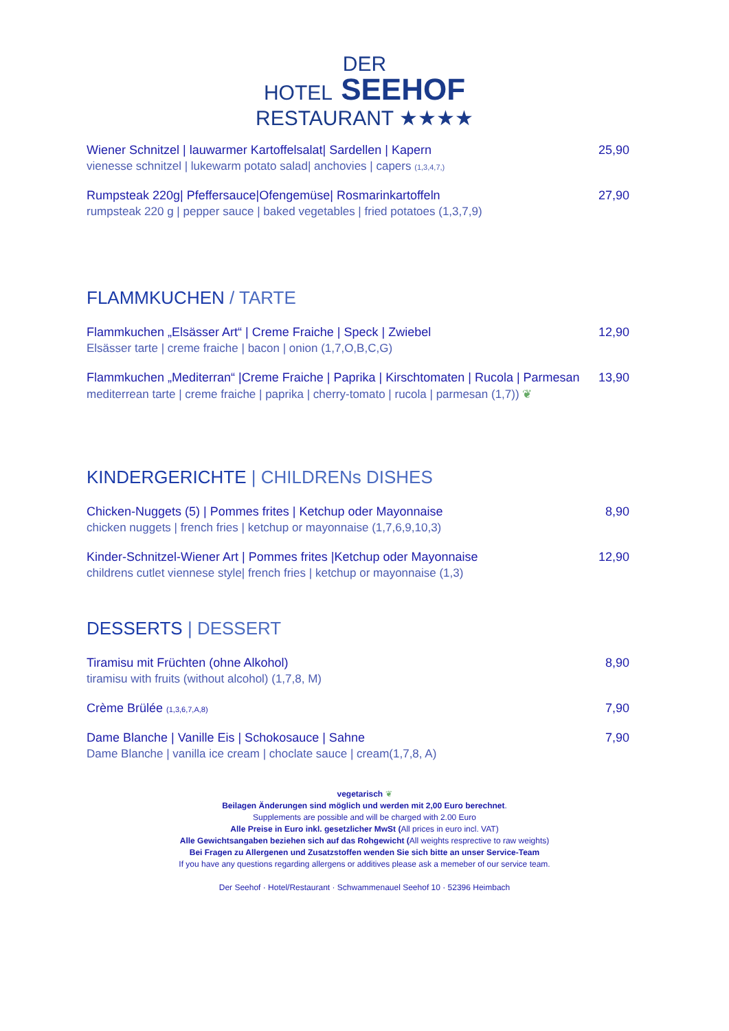DER
HOTEL SEEHOF
RESTAURANT ★★★★
Wiener Schnitzel | lauwarmer Kartoffelsalat| Sardellen | Kapern
vienesse schnitzel | lukewarm potato salad| anchovies | capers (1,3,4,7,)
25,90
Rumpsteak 220g| Pfeffersauce|Ofengemüse| Rosmarinkartoffeln
rumpsteak 220 g | pepper sauce | baked vegetables | fried potatoes (1,3,7,9)
27,90
FLAMMKUCHEN / TARTE
Flammkuchen „Elsässer Art“ | Creme Fraiche | Speck | Zwiebel
Elsässer tarte | creme fraiche | bacon | onion (1,7,O,B,C,G)
12,90
Flammkuchen „Mediterran“ |Creme Fraiche | Paprika | Kirschtomaten | Rucola | Parmesan
mediterrean tarte | creme fraiche | paprika | cherry-tomato | rucola | parmesan (1,7)) ❦
13,90
KINDERGERICHTE | CHILDRENs DISHES
Chicken-Nuggets (5) | Pommes frites | Ketchup oder Mayonnaise
chicken nuggets | french fries | ketchup or mayonnaise (1,7,6,9,10,3)
8,90
Kinder-Schnitzel-Wiener Art | Pommes frites |Ketchup oder Mayonnaise
childrens cutlet viennese style| french fries | ketchup or mayonnaise (1,3)
12,90
DESSERTS | DESSERT
Tiramisu mit Früchten (ohne Alkohol)
tiramisu with fruits (without alcohol) (1,7,8, M)
8,90
Crème Brülée (1,3,6,7,A,8)
7,90
Dame Blanche | Vanille Eis | Schokosauce | Sahne
Dame Blanche | vanilla ice cream | choclate sauce | cream(1,7,8, A)
7,90
vegetarisch ❦
Beilagen Änderungen sind möglich und werden mit 2,00 Euro berechnet.
Supplements are possible and will be charged with 2.00 Euro
Alle Preise in Euro inkl. gesetzlicher MwSt (All prices in euro incl. VAT)
Alle Gewichtsangaben beziehen sich auf das Rohgewicht (All weights resprective to raw weights)
Bei Fragen zu Allergenen und Zusatzstoffen wenden Sie sich bitte an unser Service-Team
If you have any questions regarding allergens or additives please ask a memeber of our service team.
Der Seehof · Hotel/Restaurant · Schwammenauel Seehof 10 · 52396 Heimbach